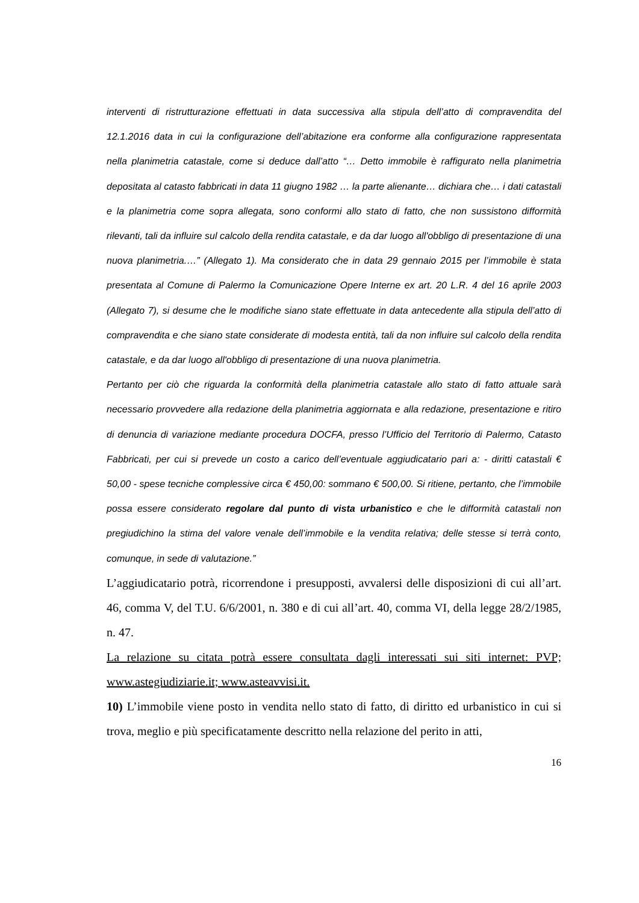interventi di ristrutturazione effettuati in data successiva alla stipula dell’atto di compravendita del 12.1.2016 data in cui la configurazione dell’abitazione era conforme alla configurazione rappresentata nella planimetria catastale, come si deduce dall’atto “… Detto immobile è raffigurato nella planimetria depositata al catasto fabbricati in data 11 giugno 1982 … la parte alienante… dichiara che… i dati catastali e la planimetria come sopra allegata, sono conformi allo stato di fatto, che non sussistono difformità rilevanti, tali da influire sul calcolo della rendita catastale, e da dar luogo all'obbligo di presentazione di una nuova planimetria.…” (Allegato 1). Ma considerato che in data 29 gennaio 2015 per l’immobile è stata presentata al Comune di Palermo la Comunicazione Opere Interne ex art. 20 L.R. 4 del 16 aprile 2003 (Allegato 7), si desume che le modifiche siano state effettuate in data antecedente alla stipula dell’atto di compravendita e che siano state considerate di modesta entità, tali da non influire sul calcolo della rendita catastale, e da dar luogo all'obbligo di presentazione di una nuova planimetria.
Pertanto per ciò che riguarda la conformità della planimetria catastale allo stato di fatto attuale sarà necessario provvedere alla redazione della planimetria aggiornata e alla redazione, presentazione e ritiro di denuncia di variazione mediante procedura DOCFA, presso l’Ufficio del Territorio di Palermo, Catasto Fabbricati, per cui si prevede un costo a carico dell’eventuale aggiudicatario pari a: - diritti catastali € 50,00 - spese tecniche complessive circa € 450,00: sommano € 500,00. Si ritiene, pertanto, che l’immobile possa essere considerato regolare dal punto di vista urbanistico e che le difformità catastali non pregiudichino la stima del valore venale dell’immobile e la vendita relativa; delle stesse si terrà conto, comunque, in sede di valutazione.”
L’aggiudicatario potrà, ricorrendone i presupposti, avvalersi delle disposizioni di cui all’art. 46, comma V, del T.U. 6/6/2001, n. 380 e di cui all’art. 40, comma VI, della legge 28/2/1985, n. 47.
La relazione su citata potrà essere consultata dagli interessati sui siti internet: PVP; www.astegiudiziarie.it; www.asteavvisi.it.
10) L’immobile viene posto in vendita nello stato di fatto, di diritto ed urbanistico in cui si trova, meglio e più specificatamente descritto nella relazione del perito in atti,
16